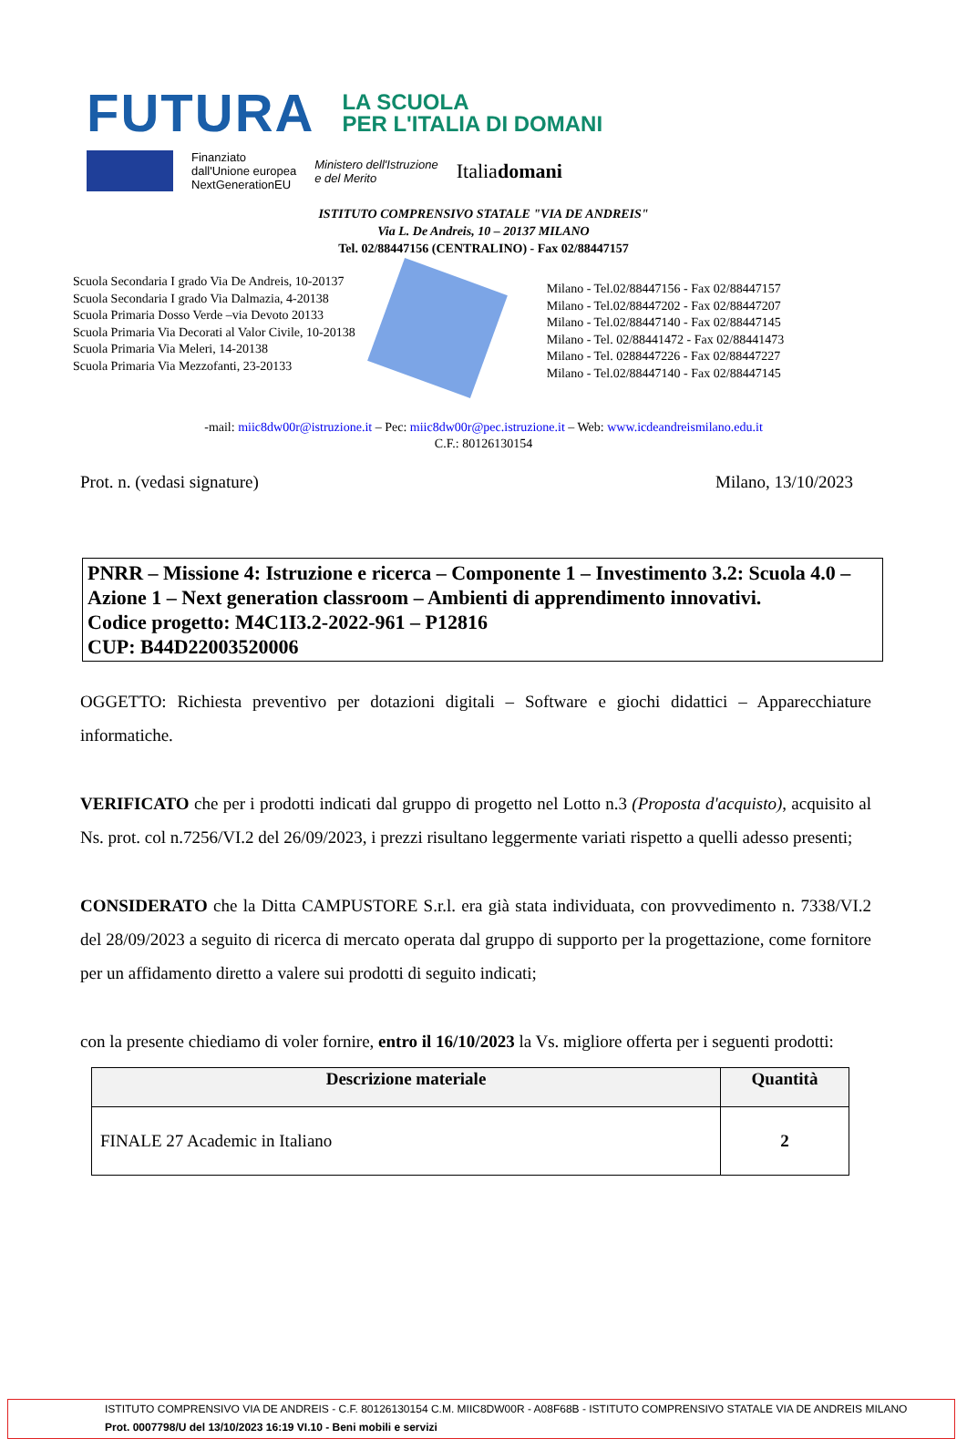FUTURA LA SCUOLA
PER L'ITALIA DI DOMANI
Finanziato
dall'Unione europea
NextGenerationEU
Ministero dell'Istruzione
e del Merito
Italiadomani
ISTITUTO COMPRENSIVO STATALE "VIA DE ANDREIS"
Via L. De Andreis, 10 – 20137 MILANO
Tel. 02/88447156 (CENTRALINO) - Fax 02/88447157
Scuola Secondaria I grado Via De Andreis, 10-20137
Scuola Secondaria I grado Via Dalmazia, 4-20138
Scuola Primaria Dosso Verde –via Devoto 20133
Scuola Primaria Via Decorati al Valor Civile, 10-20138
Scuola Primaria Via Meleri, 14-20138
Scuola Primaria Via Mezzofanti, 23-20133
Milano - Tel.02/88447156 - Fax 02/88447157
Milano - Tel.02/88447202 - Fax 02/88447207
Milano - Tel.02/88447140 - Fax 02/88447145
Milano - Tel. 02/88441472 - Fax 02/88441473
Milano - Tel. 0288447226 - Fax 02/88447227
Milano - Tel.02/88447140 - Fax 02/88447145
-mail: miic8dw00r@istruzione.it – Pec: miic8dw00r@pec.istruzione.it – Web: www.icdeandreismilano.edu.it
C.F.: 80126130154
Prot. n. (vedasi signature) Milano, 13/10/2023
PNRR – Missione 4: Istruzione e ricerca – Componente 1 – Investimento 3.2: Scuola 4.0 – Azione 1 – Next generation classroom – Ambienti di apprendimento innovativi.
Codice progetto: M4C1I3.2-2022-961 – P12816
CUP: B44D22003520006
OGGETTO: Richiesta preventivo per dotazioni digitali – Software e giochi didattici – Apparecchiature informatiche.
VERIFICATO che per i prodotti indicati dal gruppo di progetto nel Lotto n.3 (Proposta d'acquisto), acquisito al Ns. prot. col n.7256/VI.2 del 26/09/2023, i prezzi risultano leggermente variati rispetto a quelli adesso presenti;
CONSIDERATO che la Ditta CAMPUSTORE S.r.l. era già stata individuata, con provvedimento n. 7338/VI.2 del 28/09/2023 a seguito di ricerca di mercato operata dal gruppo di supporto per la progettazione, come fornitore per un affidamento diretto a valere sui prodotti di seguito indicati;
con la presente chiediamo di voler fornire, entro il 16/10/2023 la Vs. migliore offerta per i seguenti prodotti:
| Descrizione materiale | Quantità |
| --- | --- |
| FINALE 27 Academic in Italiano | 2 |
ISTITUTO COMPRENSIVO VIA DE ANDREIS - C.F. 80126130154 C.M. MIIC8DW00R - A08F68B - ISTITUTO COMPRENSIVO STATALE VIA DE ANDREIS MILANO
Prot. 0007798/U del 13/10/2023 16:19 VI.10 - Beni mobili e servizi